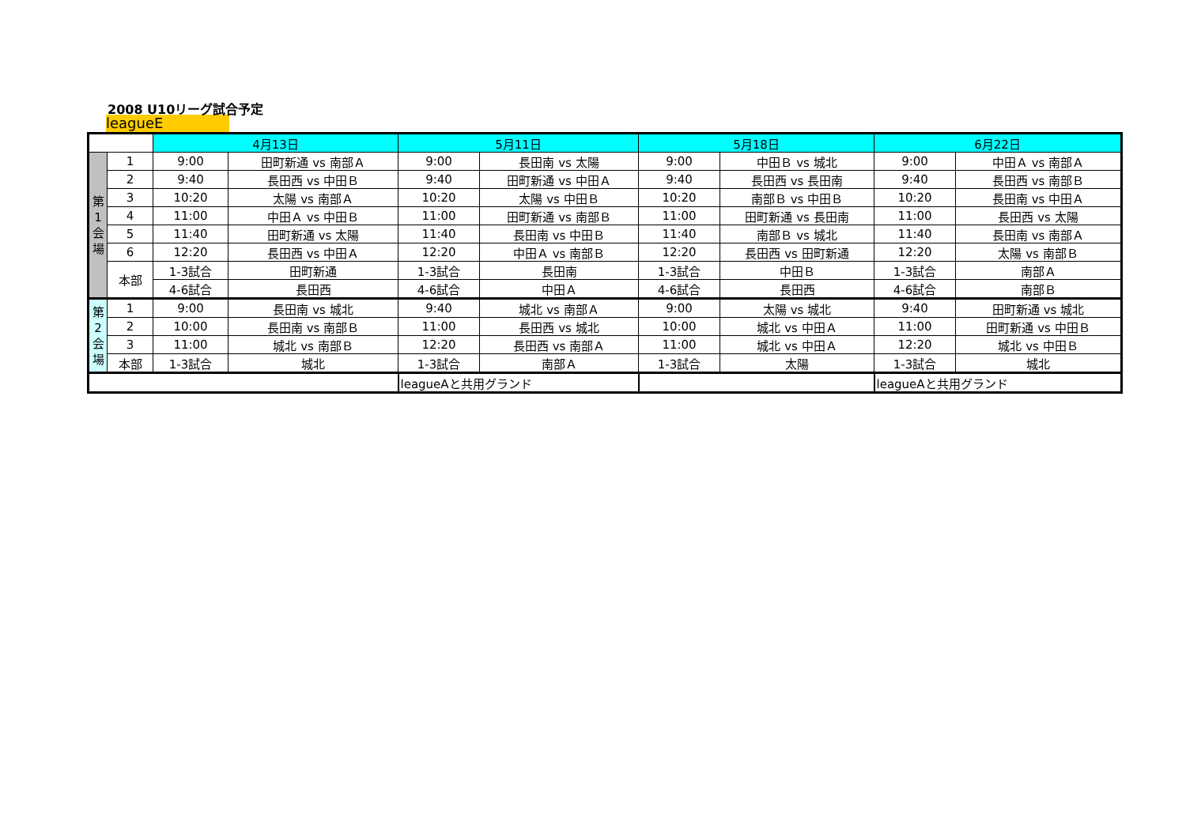2008 U10リーグ試合予定
leagueE
| | | 4月13日 | | 5月11日 | | 5月18日 | | 6月22日 | |
| 第 1 会 場 | 1 | 9:00 | 田町新通 vs 南部Ａ | 9:00 | 長田南 vs 太陽 | 9:00 | 中田Ｂ vs 城北 | 9:00 | 中田Ａ vs 南部Ａ |
| | 2 | 9:40 | 長田西 vs 中田Ｂ | 9:40 | 田町新通 vs 中田Ａ | 9:40 | 長田西 vs 長田南 | 9:40 | 長田西 vs 南部Ｂ |
| | 3 | 10:20 | 太陽 vs 南部Ａ | 10:20 | 太陽 vs 中田Ｂ | 10:20 | 南部Ｂ vs 中田Ｂ | 10:20 | 長田南 vs 中田Ａ |
| | 4 | 11:00 | 中田Ａ vs 中田Ｂ | 11:00 | 田町新通 vs 南部Ｂ | 11:00 | 田町新通 vs 長田南 | 11:00 | 長田西 vs 太陽 |
| | 5 | 11:40 | 田町新通 vs 太陽 | 11:40 | 長田南 vs 中田Ｂ | 11:40 | 南部Ｂ vs 城北 | 11:40 | 長田南 vs 南部Ａ |
| | 6 | 12:20 | 長田西 vs 中田Ａ | 12:20 | 中田Ａ vs 南部Ｂ | 12:20 | 長田西 vs 田町新通 | 12:20 | 太陽 vs 南部Ｂ |
| | 本部 | 1-3試合 | 田町新通 | 1-3試合 | 長田南 | 1-3試合 | 中田Ｂ | 1-3試合 | 南部Ａ |
| | | 4-6試合 | 長田西 | 4-6試合 | 中田Ａ | 4-6試合 | 長田西 | 4-6試合 | 南部Ｂ |
| 第 2 会 場 | 1 | 9:00 | 長田南 vs 城北 | 9:40 | 城北 vs 南部Ａ | 9:00 | 太陽 vs 城北 | 9:40 | 田町新通 vs 城北 |
| | 2 | 10:00 | 長田南 vs 南部Ｂ | 11:00 | 長田西 vs 城北 | 10:00 | 城北 vs 中田Ａ | 11:00 | 田町新通 vs 中田Ｂ |
| | 3 | 11:00 | 城北 vs 南部Ｂ | 12:20 | 長田西 vs 南部Ａ | 11:00 | 城北 vs 中田Ａ | 12:20 | 城北 vs 中田Ｂ |
| | 本部 | 1-3試合 | 城北 | 1-3試合 | 南部Ａ | 1-3試合 | 太陽 | 1-3試合 | 城北 |
| | | | | leagueAと共用グランド | | | | leagueAと共用グランド | |